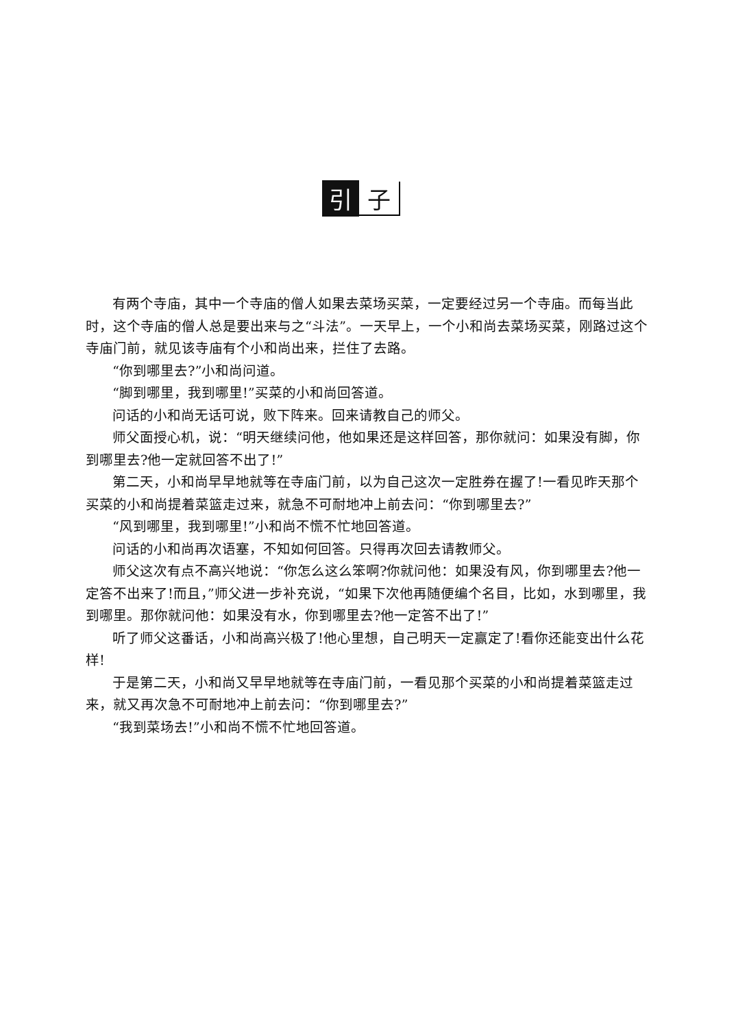引子
有两个寺庙，其中一个寺庙的僧人如果去菜场买菜，一定要经过另一个寺庙。而每当此时，这个寺庙的僧人总是要出来与之“斗法”。一天早上，一个小和尚去菜场买菜，刚路过这个寺庙门前，就见该寺庙有个小和尚出来，拦住了去路。
“你到哪里去?”小和尚问道。
“脚到哪里，我到哪里!”买菜的小和尚回答道。
问话的小和尚无话可说，败下阵来。回来请教自己的师父。
师父面授心机，说：“明天继续问他，他如果还是这样回答，那你就问：如果没有脚，你到哪里去?他一定就回答不出了!”
第二天，小和尚早早地就等在寺庙门前，以为自己这次一定胜券在握了!一看见昨天那个买菜的小和尚提着菜篮走过来，就急不可耐地冲上前去问：“你到哪里去?”
“风到哪里，我到哪里!”小和尚不慌不忙地回答道。
问话的小和尚再次语塞，不知如何回答。只得再次回去请教师父。
师父这次有点不高兴地说：“你怎么这么笨啊?你就问他：如果没有风，你到哪里去?他一定答不出来了!而且，”师父进一步补充说，“如果下次他再随便编个名目，比如，水到哪里，我到哪里。那你就问他：如果没有水，你到哪里去?他一定答不出了!”
听了师父这番话，小和尚高兴极了!他心里想，自己明天一定赢定了!看你还能变出什么花样!
于是第二天，小和尚又早早地就等在寺庙门前，一看见那个买菜的小和尚提着菜篮走过来，就又再次急不可耐地冲上前去问：“你到哪里去?”
“我到菜场去!”小和尚不慌不忙地回答道。